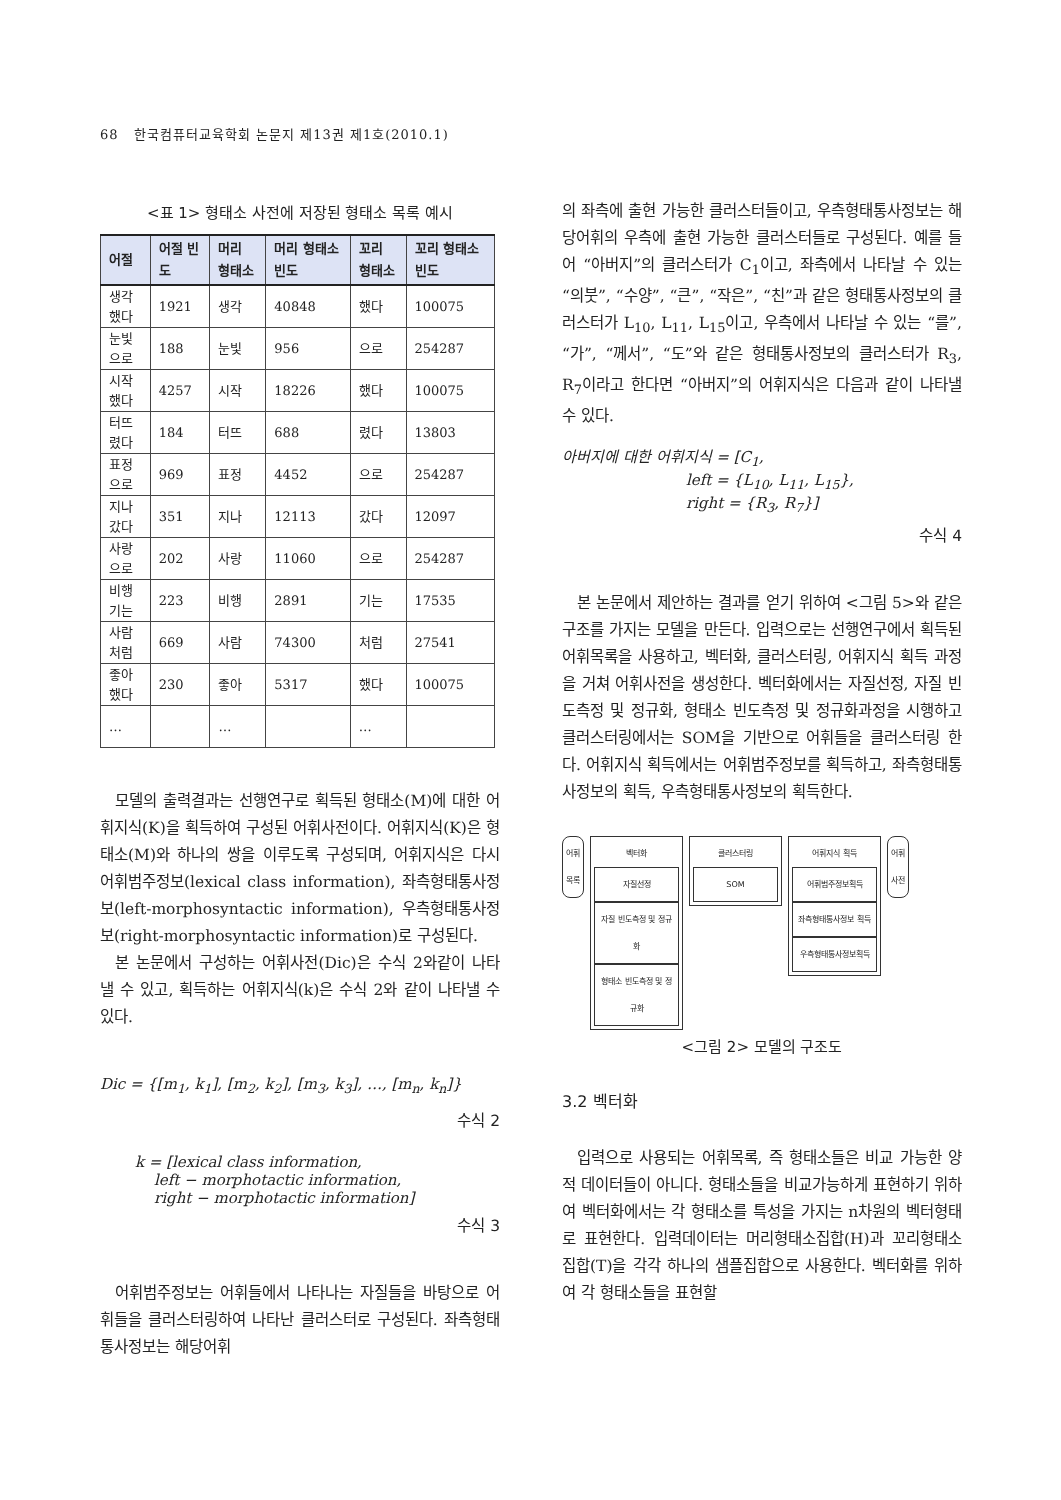68 한국컴퓨터교육학회 논문지 제13권 제1호(2010.1)
<표 1> 형태소 사전에 저장된 형태소 목록 예시
| 어절 | 어절 빈도 | 머리 형태소 | 머리 형태소 빈도 | 꼬리 형태소 | 꼬리 형태소 빈도 |
| --- | --- | --- | --- | --- | --- |
| 생각 했다 | 1921 | 생각 | 40848 | 했다 | 100075 |
| 눈빛 으로 | 188 | 눈빛 | 956 | 으로 | 254287 |
| 시작 했다 | 4257 | 시작 | 18226 | 했다 | 100075 |
| 터뜨 렸다 | 184 | 터뜨 | 688 | 렸다 | 13803 |
| 표정 으로 | 969 | 표정 | 4452 | 으로 | 254287 |
| 지나 갔다 | 351 | 지나 | 12113 | 갔다 | 12097 |
| 사랑 으로 | 202 | 사랑 | 11060 | 으로 | 254287 |
| 비행 기는 | 223 | 비행 | 2891 | 기는 | 17535 |
| 사람 처럼 | 669 | 사람 | 74300 | 처럼 | 27541 |
| 좋아 했다 | 230 | 좋아 | 5317 | 했다 | 100075 |
| … | | … | | … | |
모델의 출력결과는 선행연구로 획득된 형태소(M)에 대한 어휘지식(K)을 획득하여 구성된 어휘사전이다. 어휘지식(K)은 형태소(M)와 하나의 쌍을 이루도록 구성되며, 어휘지식은 다시 어휘범주정보(lexical class information), 좌측형태통사정보(left-morphosyntactic information), 우측형태통사정보(right-morphosyntactic information)로 구성된다.
본 논문에서 구성하는 어휘사전(Dic)은 수식 2와같이 나타낼 수 있고, 획득하는 어휘지식(k)은 수식 2와 같이 나타낼 수 있다.
Dic = {[m<sub>1</sub>, k<sub>1</sub>], [m<sub>2</sub>, k<sub>2</sub>], [m<sub>3</sub>, k<sub>3</sub>], …, [m<sub>n</sub>, k<sub>n</sub>]}
수식 2
k = [lexical class information,
left − morphotactic information,
right − morphotactic information]
수식 3
어휘범주정보는 어휘들에서 나타나는 자질들을 바탕으로 어휘들을 클러스터링하여 나타난 클러스터로 구성된다. 좌측형태통사정보는 해당어휘
의 좌측에 출현 가능한 클러스터들이고, 우측형태통사정보는 해당어휘의 우측에 출현 가능한 클러스터들로 구성된다. 예를 들어 “아버지”의 클러스터가 C<sub>1</sub>이고, 좌측에서 나타날 수 있는 “의붓”, “수양”, “큰”, “작은”, “친”과 같은 형태통사정보의 클러스터가 L<sub>10</sub>, L<sub>11</sub>, L<sub>15</sub>이고, 우측에서 나타날 수 있는 “를”, “가”, “께서”, “도”와 같은 형태통사정보의 클러스터가 R<sub>3</sub>, R<sub>7</sub>이라고 한다면 “아버지”의 어휘지식은 다음과 같이 나타낼 수 있다.
아버지에 대한 어휘지식 = [C<sub>1</sub>,
left = {L<sub>10</sub>, L<sub>11</sub>, L<sub>15</sub>},
right = {R<sub>3</sub>, R<sub>7</sub>}]
수식 4
본 논문에서 제안하는 결과를 얻기 위하여 <그림 5>와 같은 구조를 가지는 모델을 만든다. 입력으로는 선행연구에서 획득된 어휘목록을 사용하고, 벡터화, 클러스터링, 어휘지식 획득 과정을 거쳐 어휘사전을 생성한다. 벡터화에서는 자질선정, 자질 빈도측정 및 정규화, 형태소 빈도측정 및 정규화과정을 시행하고 클러스터링에서는 SOM을 기반으로 어휘들을 클러스터링 한다. 어휘지식 획득에서는 어휘범주정보를 획득하고, 좌측형태통사정보의 획득, 우측형태통사정보의 획득한다.
어휘
목록
벡터화
자질선정
자질 빈도측정 및 정규화
형태소 빈도측정 및 정규화
클러스터링
SOM
어휘지식 획득
어휘범주정보획득
좌측형태통사정보 획득
우측형태통사정보획득
어휘
사전
<그림 2> 모델의 구조도
3.2 벡터화
입력으로 사용되는 어휘목록, 즉 형태소들은 비교 가능한 양적 데이터들이 아니다. 형태소들을 비교가능하게 표현하기 위하여 벡터화에서는 각 형태소를 특성을 가지는 n차원의 벡터형태로 표현한다. 입력데이터는 머리형태소집합(H)과 꼬리형태소집합(T)을 각각 하나의 샘플집합으로 사용한다. 벡터화를 위하여 각 형태소들을 표현할